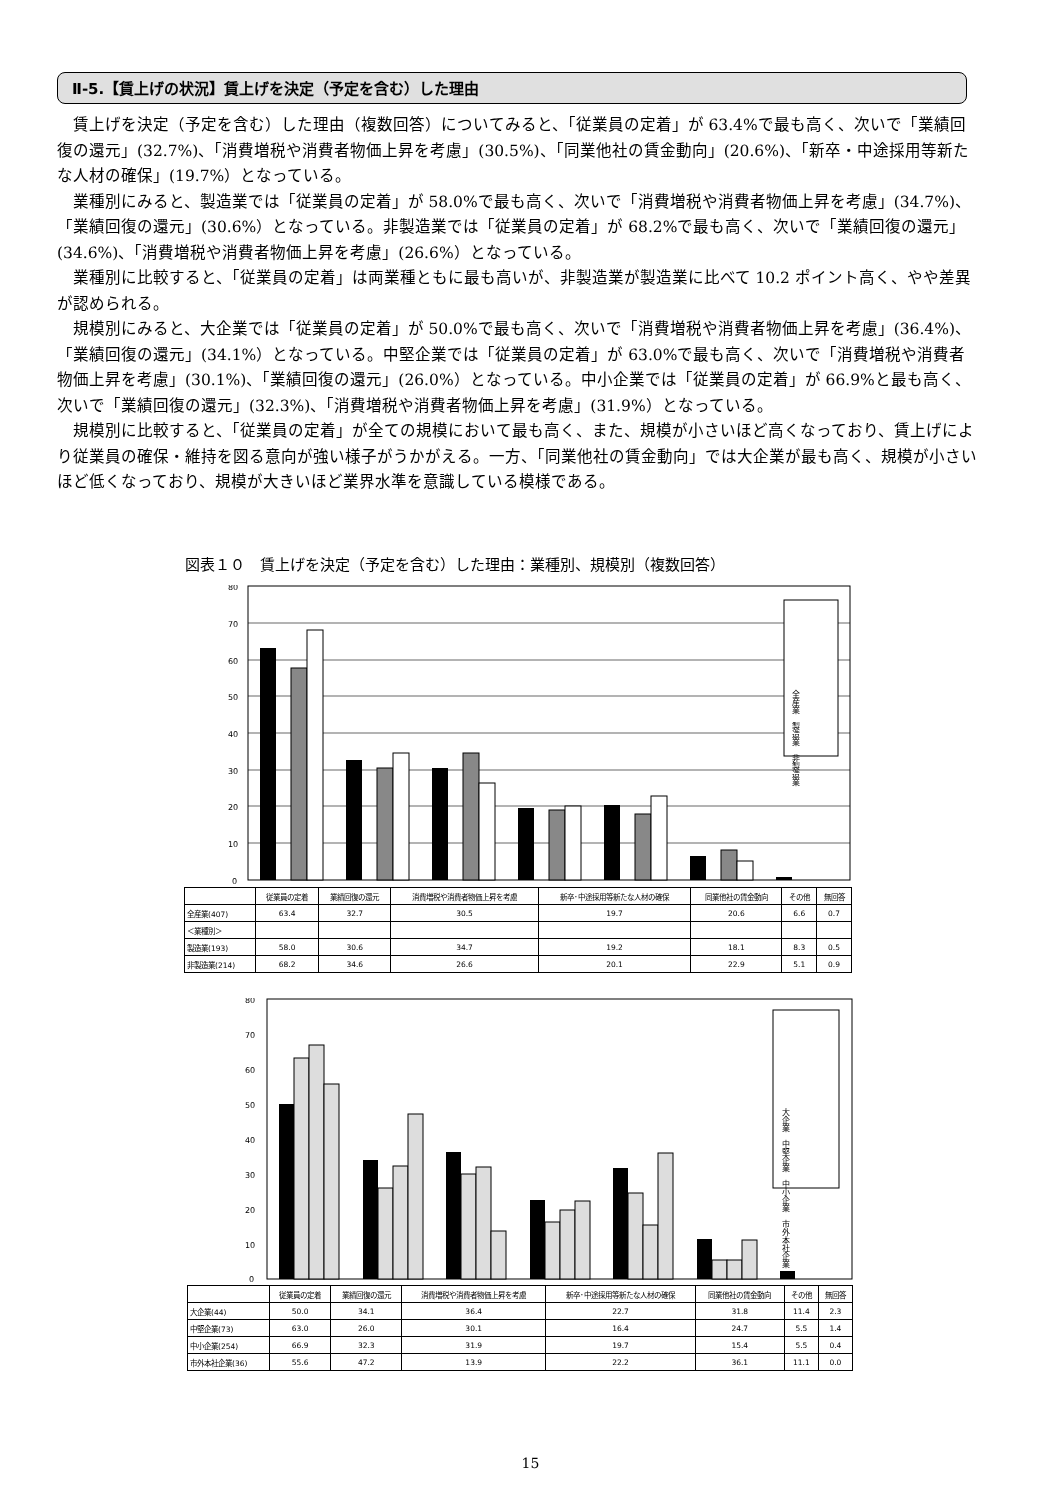Ⅱ-5.【賃上げの状況】賃上げを決定（予定を含む）した理由
賃上げを決定（予定を含む）した理由（複数回答）についてみると、「従業員の定着」が 63.4%で最も高く、次いで「業績回復の還元」(32.7%)、「消費増税や消費者物価上昇を考慮」(30.5%)、「同業他社の賃金動向」(20.6%)、「新卒・中途採用等新たな人材の確保」(19.7%）となっている。
業種別にみると、製造業では「従業員の定着」が 58.0%で最も高く、次いで「消費増税や消費者物価上昇を考慮」(34.7%)、「業績回復の還元」(30.6%）となっている。非製造業では「従業員の定着」が 68.2%で最も高く、次いで「業績回復の還元」(34.6%)、「消費増税や消費者物価上昇を考慮」(26.6%）となっている。
業種別に比較すると、「従業員の定着」は両業種ともに最も高いが、非製造業が製造業に比べて 10.2 ポイント高く、やや差異が認められる。
規模別にみると、大企業では「従業員の定着」が 50.0%で最も高く、次いで「消費増税や消費者物価上昇を考慮」(36.4%)、「業績回復の還元」(34.1%）となっている。中堅企業では「従業員の定着」が 63.0%で最も高く、次いで「消費増税や消費者物価上昇を考慮」(30.1%)、「業績回復の還元」(26.0%）となっている。中小企業では「従業員の定着」が 66.9%と最も高く、次いで「業績回復の還元」(32.3%)、「消費増税や消費者物価上昇を考慮」(31.9%）となっている。
規模別に比較すると、「従業員の定着」が全ての規模において最も高く、また、規模が小さいほど高くなっており、賃上げにより従業員の確保・維持を図る意向が強い様子がうかがえる。一方、「同業他社の賃金動向」では大企業が最も高く、規模が小さいほど低くなっており、規模が大きいほど業界水準を意識している模様である。
図表１０　賃上げを決定（予定を含む）した理由：業種別、規模別（複数回答）
80
70
60
50
40
30
20
10
0
全産業　製造業　非製造業
| | 従業員の定着 | 業績回復の還元 | 消費増税や消費者物価上昇を考慮 | 新卒･中途採用等新たな人材の確保 | 同業他社の賃金動向 | その他 | 無回答 |
| --- | --- | --- | --- | --- | --- | --- | --- |
| 全産業(407) | 63.4 | 32.7 | 30.5 | 19.7 | 20.6 | 6.6 | 0.7 |
| ＜業種別＞ | | | | | | | |
| 製造業(193) | 58.0 | 30.6 | 34.7 | 19.2 | 18.1 | 8.3 | 0.5 |
| 非製造業(214) | 68.2 | 34.6 | 26.6 | 20.1 | 22.9 | 5.1 | 0.9 |
80
70
60
50
40
30
20
10
0
大企業　中堅企業　中小企業　市外本社企業
| | 従業員の定着 | 業績回復の還元 | 消費増税や消費者物価上昇を考慮 | 新卒･中途採用等新たな人材の確保 | 同業他社の賃金動向 | その他 | 無回答 |
| --- | --- | --- | --- | --- | --- | --- | --- |
| 大企業(44) | 50.0 | 34.1 | 36.4 | 22.7 | 31.8 | 11.4 | 2.3 |
| 中堅企業(73) | 63.0 | 26.0 | 30.1 | 16.4 | 24.7 | 5.5 | 1.4 |
| 中小企業(254) | 66.9 | 32.3 | 31.9 | 19.7 | 15.4 | 5.5 | 0.4 |
| 市外本社企業(36) | 55.6 | 47.2 | 13.9 | 22.2 | 36.1 | 11.1 | 0.0 |
15